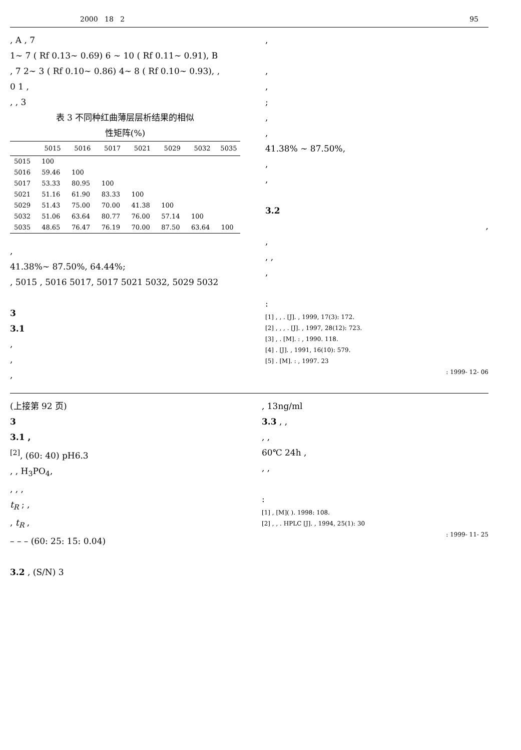2000 18 2 95
, A , 7
1~ 7 ( Rf 0.13~ 0.69) 6 ~ 10 ( Rf 0.11~ 0.91), B
, 7 2~ 3 ( Rf 0.10~ 0.86) 4~ 8 ( Rf 0.10~ 0.93), ,
0 1 ,
, , 3
表 3 不同种红曲薄层层析结果的相似
性矩阵(%)
| | 5015 | 5016 | 5017 | 5021 | 5029 | 5032 | 5035 |
| --- | --- | --- | --- | --- | --- | --- | --- |
| 5015 | 100 | | | | | | |
| 5016 | 59.46 | 100 | | | | | |
| 5017 | 53.33 | 80.95 | 100 | | | | |
| 5021 | 51.16 | 61.90 | 83.33 | 100 | | | |
| 5029 | 51.43 | 75.00 | 70.00 | 41.38 | 100 | | |
| 5032 | 51.06 | 63.64 | 80.77 | 76.00 | 57.14 | 100 | |
| 5035 | 48.65 | 76.47 | 76.19 | 70.00 | 87.50 | 63.64 | 100 |
,
41.38%~ 87.50%, 64.44%;
, 5015 , 5016 5017, 5017 5021 5032, 5029 5032
3
3.1
,
,
,
,
,
,
;
,
,
41.38% ~ 87.50%,
,
,
3.2
,
,
, ,
,
:
[1] , , . [J]. , 1999, 17(3): 172.
[2] , , , . [J]. , 1997, 28(12): 723.
[3] , . [M]. : , 1990. 118.
[4] . [J]. , 1991, 16(10): 579.
[5] . [M]. : , 1997. 23
: 1999- 12- 06
(上接第 92 页)
3
3.1 ,
<sup>[2]</sup>, (60: 40) pH6.3
, , H<sub>3</sub>PO<sub>4</sub>,
, , ,
t<sub>R</sub> ; ,
, t<sub>R</sub> ,
– – – (60: 25: 15: 0.04)
3.2 , (S/N) 3
, 13ng/ml
3.3 , ,
, ,
60℃ 24h ,
, ,
:
[1] , [M]( ). 1998: 108.
[2] , , . HPLC [J]. , 1994, 25(1): 30
: 1999- 11- 25